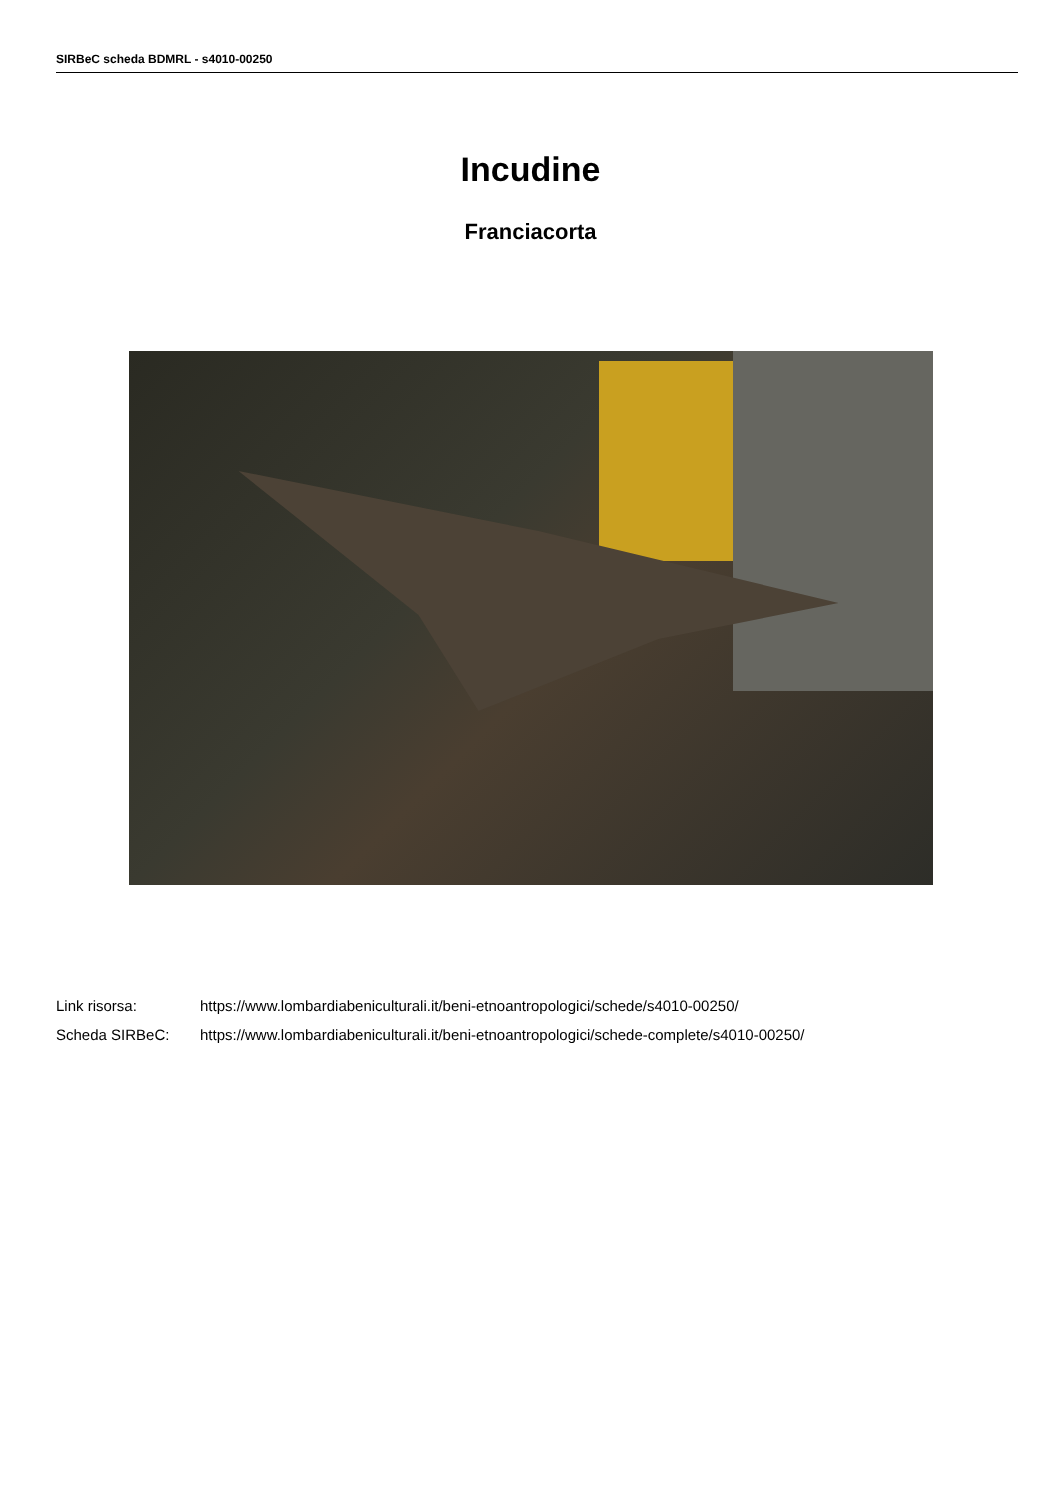SIRBeC scheda BDMRL - s4010-00250
Incudine
Franciacorta
| Link risorsa: | https://www.lombardiabeniculturali.it/beni-etnoantropologici/schede/s4010-00250/ |
| Scheda SIRBeC: | https://www.lombardiabeniculturali.it/beni-etnoantropologici/schede-complete/s4010-00250/ |